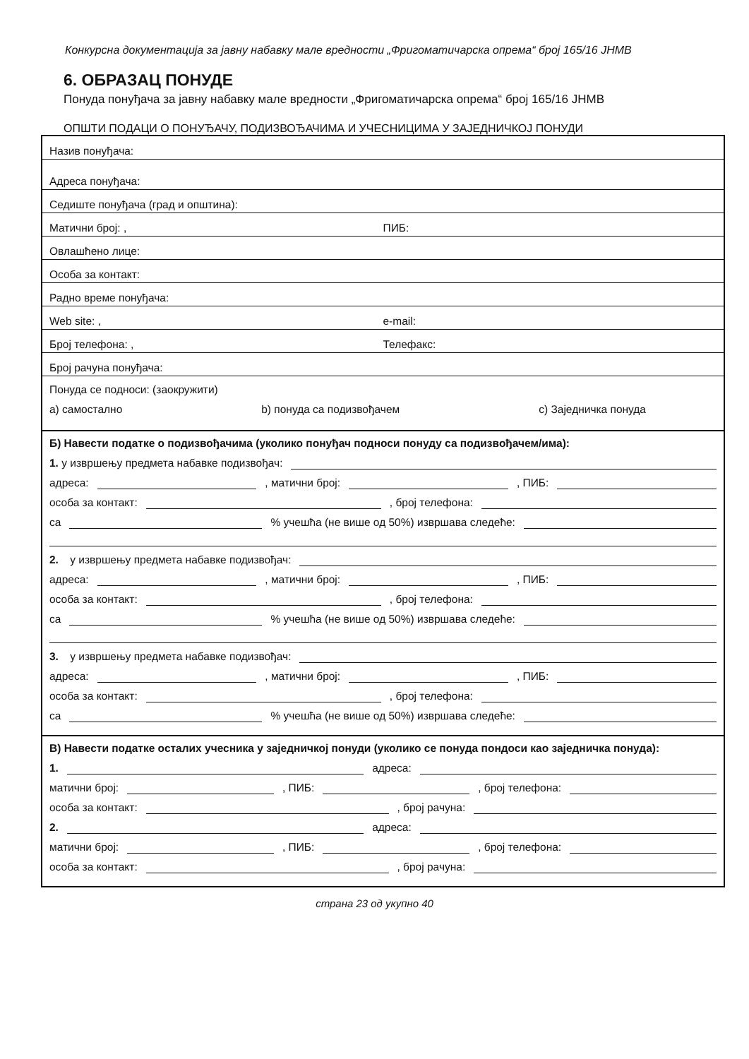Конкурсна документација за јавну набавку мале вредности „Фригоматичарска опрема“ број 165/16 ЈНМВ
6. ОБРАЗАЦ ПОНУДЕ
Понуда понуђача за јавну набавку мале вредности „Фригоматичарска опрема“ број 165/16 ЈНМВ
ОПШТИ ПОДАЦИ О ПОНУЂАЧУ, ПОДИЗВОЂАЧИМА И УЧЕСНИЦИМА У ЗАЈЕДНИЧКОЈ ПОНУДИ
Назив понуђача:
Адреса понуђача:
Седиште понуђача (град и општина):
Матични број: , ПИБ:
Овлашћено лице:
Особа за контакт:
Радно време понуђача:
Web site: , e-mail:
Број телефона: , Телефакс:
Број рачуна понуђача:
Понуда се подноси: (заокружити)
a) самостално b) понуда са подизвођачем c) Заједничка понуда
Б) Навести податке о подизвођачима (уколико понуђач подноси понуду са подизвођачем/има):
1. у извршењу предмета набавке подизвођач:
адреса: , матични број: , ПИБ:
особа за контакт: , број телефона:
са % учешћа (не више од 50%) извршава следеће:
2. у извршењу предмета набавке подизвођач:
адреса: , матични број: , ПИБ:
особа за контакт: , број телефона:
са % учешћа (не више од 50%) извршава следеће:
3. у извршењу предмета набавке подизвођач:
адреса: , матични број: , ПИБ:
особа за контакт: , број телефона:
са % учешћа (не више од 50%) извршава следеће:
В) Навести податке осталих учесника у заједничкој понуди (уколико се понуда пондоси као заједничка понуда):
1. адреса:
матични број: , ПИБ: , број телефона:
особа за контакт: , број рачуна:
2. адреса:
матични број: , ПИБ: , број телефона:
особа за контакт: , број рачуна:
страна 23 од укупно 40